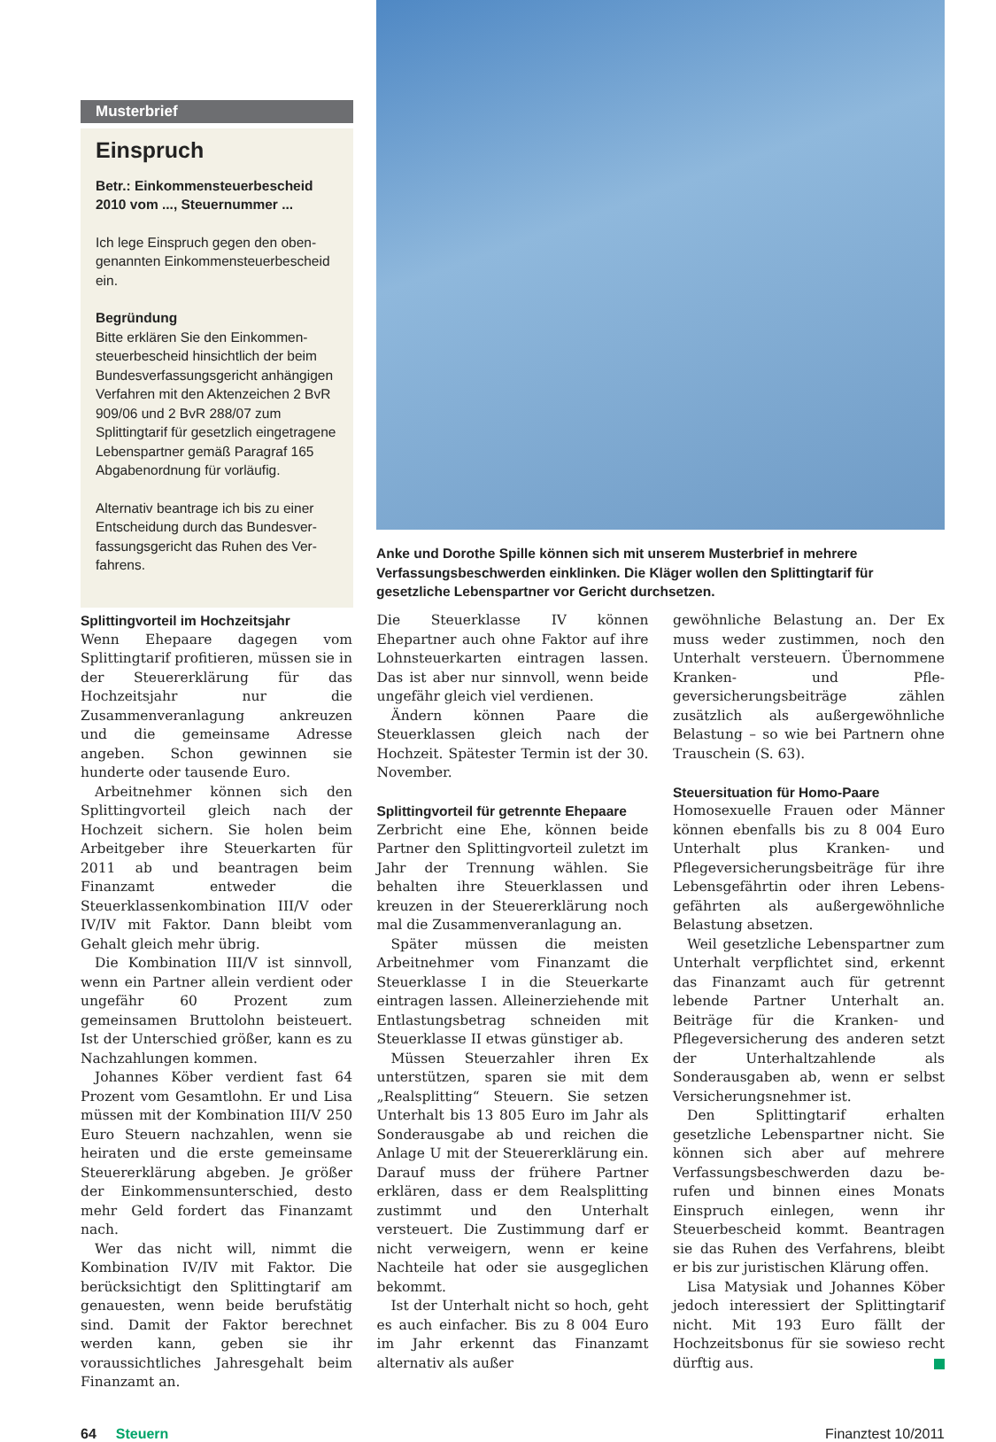Musterbrief
Einspruch
Betr.: Einkommensteuerbescheid 2010 vom ..., Steuernummer ...
Ich lege Einspruch gegen den oben- genannten Einkommen­steuerbescheid ein.
Begründung
Bitte erklären Sie den Einkommen­steuerbescheid hinsichtlich der beim Bundesverfassungsgericht anhängi­gen Verfahren mit den Aktenzeichen 2 BvR 909/06 und 2 BvR 288/07 zum Splittingtarif für gesetzlich eingetra­gene Lebenspartner gemäß Paragraf 165 Abgabenordnung für vorläufig.
Alternativ beantrage ich bis zu einer Entscheidung durch das Bundesver­fassungsgericht das Ruhen des Ver­fahrens.
Anke und Dorothe Spille können sich mit unserem Musterbrief in mehrere Verfassungsbeschwerden einklinken. Die Kläger wollen den Splittingtarif für gesetzliche Lebenspartner vor Gericht durchsetzen.
Splittingvorteil im Hochzeitsjahr
Wenn Ehepaare dagegen vom Splittingtarif profitieren, müssen sie in der Steuerer­klärung für das Hochzeitsjahr nur die Zusammenveranlagung ankreuzen und die gemeinsame Adresse angeben. Schon ge­winnen sie hunderte oder tausende Euro.
Arbeitnehmer können sich den Splitting­vorteil gleich nach der Hochzeit sichern. Sie holen beim Arbeitgeber ihre Steuerkarten für 2011 ab und beantragen beim Finanzamt entweder die Steuerklassenkombination III/V oder IV/IV mit Faktor. Dann bleibt vom Gehalt gleich mehr übrig.
Die Kombination III/V ist sinnvoll, wenn ein Partner allein verdient oder ungefähr 60 Prozent zum gemeinsamen Bruttolohn bei­steuert. Ist der Unterschied größer, kann es zu Nachzahlungen kommen.
Johannes Köber verdient fast 64 Prozent vom Gesamtlohn. Er und Lisa müssen mit der Kombination III/V 250 Euro Steuern nachzahlen, wenn sie heiraten und die erste gemeinsame Steuererklärung abgeben. Je größer der Einkommensunterschied, desto mehr Geld fordert das Finanzamt nach.
Wer das nicht will, nimmt die Kombina­tion IV/IV mit Faktor. Die berücksichtigt den Splittingtarif am genauesten, wenn beide berufstätig sind. Damit der Faktor berechnet werden kann, geben sie ihr voraussicht­liches Jahresgehalt beim Finanzamt an.
Die Steuerklasse IV können Ehepartner auch ohne Faktor auf ihre Lohnsteuerkarten ein­tragen lassen. Das ist aber nur sinnvoll, wenn beide ungefähr gleich viel verdienen.
Ändern können Paare die Steuerklassen gleich nach der Hochzeit. Spätester Termin ist der 30. November.
Splittingvorteil für getrennte Ehepaare
Zerbricht eine Ehe, können beide Partner den Splittingvorteil zuletzt im Jahr der Tren­nung wählen. Sie behalten ihre Steuer­klassen und kreuzen in der Steuererklärung noch mal die Zusammenveranlagung an.
Später müssen die meisten Arbeitnehmer vom Finanzamt die Steuerklasse I in die Steuerkarte eintragen lassen. Alleinerzie­hende mit Entlastungsbetrag schneiden mit Steuerklasse II etwas günstiger ab.
Müssen Steuerzahler ihren Ex unterstüt­zen, sparen sie mit dem „Realsplitting“ Steu­ern. Sie setzen Unterhalt bis 13 805 Euro im Jahr als Sonderausgabe ab und reichen die Anlage U mit der Steuererklärung ein. Da­rauf muss der frühere Partner erklären, dass er dem Realsplitting zustimmt und den Un­terhalt versteuert. Die Zustimmung darf er nicht verweigern, wenn er keine Nachteile hat oder sie ausgeglichen bekommt.
Ist der Unterhalt nicht so hoch, geht es auch einfacher. Bis zu 8 004 Euro im Jahr erkennt das Finanzamt alternativ als außer­
gewöhnliche Belastung an. Der Ex muss weder zustimmen, noch den Unterhalt ver­steuern. Übernommene Kranken- und Pfle­geversicherungsbeiträge zählen zusätzlich als außergewöhnliche Belastung – so wie bei Partnern ohne Trauschein (S. 63).
Steuersituation für Homo-Paare
Homosexuelle Frauen oder Männer können ebenfalls bis zu 8 004 Euro Unterhalt plus Kranken- und Pflegeversicherungsbeiträge für ihre Lebensgefährtin oder ihren Lebens­gefährten als außergewöhnliche Belastung absetzen.
Weil gesetzliche Lebenspartner zum Un­terhalt verpflichtet sind, erkennt das Finanz­amt auch für getrennt lebende Partner Unterhalt an. Beiträge für die Kranken- und Pflegeversicherung des anderen setzt der Unterhaltzahlende als Sonderausgaben ab, wenn er selbst Versicherungsnehmer ist.
Den Splittingtarif erhalten gesetzliche Le­benspartner nicht. Sie können sich aber auf mehrere Verfassungsbeschwerden dazu be­rufen und binnen eines Monats Einspruch einlegen, wenn ihr Steuerbescheid kommt. Beantragen sie das Ruhen des Verfahrens, bleibt er bis zur juristischen Klärung offen.
Lisa Matysiak und Johannes Köber jedoch interessiert der Splittingtarif nicht. Mit 193 Euro fällt der Hochzeitsbonus für sie sowie­so recht dürftig aus.
64 Steuern Finanztest 10/2011